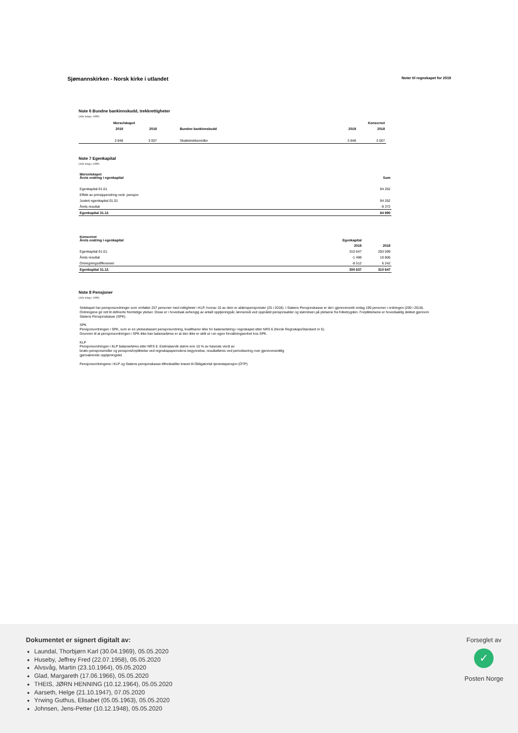Sjømannskirken - Norsk kirke i utlandet
Noter til regnskapet for 2019
Note 6 Bundne bankinnskudd, trekkrettigheter
(Alle beløp i 1000)
| | Morselskapet | | | Konsernet | | |
| --- | --- | --- | --- | --- | --- | --- |
| | 2019 | 2018 | Bundne bankinnskudd | 2019 | 2018 | |
| | 3 848 | 3 007 | Skattetrekksmidler | 3 848 | 3 007 | |
Note 7 Egenkapital
(Alle beløp i 1000)
| Morselskapet Årets endring i egenkapital | Sum |
| --- | --- |
| Egenkapital 01.01. | 94 262 |
| Effekt av prinsippendring vedr. pensjon | |
| Justert egenkapital 01.01 | 94 262 |
| Årets resultat | -9 372 |
| Egenkapital 31.12. | 84 890 |
| Konsernet Årets endring i egenkapital | Egenkapital | |
| --- | --- | --- |
| | 2019 | 2018 |
| Egenkapital 01.01. | 310 647 | 293 599 |
| Årets resultat | -1 498 | 10 806 |
| Omregningsdifferanser | -8 512 | 6 242 |
| Egenkapital 31.12. | 300 637 | 310 647 |
Note 8 Pensjoner
(Alle beløp i 1000)
Selskapet har pensjonsordninger som omfatter 257 personer med rettigheter i KLP, hvorav 10 av dem er alderspensjonister (25 i 2018). I Statens Pensjonskasse er det i gjennomsnitt omlag 190 personer i ordningen (200 i 2018). Ordningene gir rett til definerte fremtidige ytelser. Disse er i hovedsak avhengig av antall opptjeningsår, lønnsnivå ved oppnådd pensjonsalder og størrelsen på ytelsene fra folketrygden. Forpliktelsene er hovedsaklig dekket gjennom Statens Pensjonskasse (SPK).
SPK
Pensjonsordningen i SPK, som er en ytelsesbasert pensjonsordning, kvalifiserer ikke for balanseføring i regnskapet etter NRS 6 (Norsk RegnskapsStandard nr 6).
Grunnen til at pensjonsordningen i SPK ikke kan balanseføres er at den ikke er skilt ut i en egen forvaltningsenhet hos SPK.
KLP
Pensjonsordningen i KLP balanseføres etter NRS 6. Estimatavvik større enn 10 % av høyeste verdi av
brutto pensjonsmidler og pensjonsforpliktelse ved regnskapsperiodens begynnelse, resultatføres ved periodisering over gjennomsnittlig
gjenværende opptjeningstid.
Pensjonsordningene i KLP og Statens pensjonskasse tilfredsstiller kravet til Obligatorisk tjenestepensjon (OTP)
Dokumentet er signert digitalt av:
Laundal, Thorbjørn Karl (30.04.1969), 05.05.2020
Huseby, Jeffrey Fred (22.07.1958), 05.05.2020
Alvsvåg, Martin (23.10.1964), 05.05.2020
Glad, Margareth (17.06.1966), 05.05.2020
THEIS, JØRN HENNING (10.12.1964), 05.05.2020
Aarseth, Helge (21.10.1947), 07.05.2020
Yrwing Guthus, Elisabet (05.05.1963), 05.05.2020
Johnsen, Jens-Petter (10.12.1948), 05.05.2020
Forseglet av
✓
Posten Norge